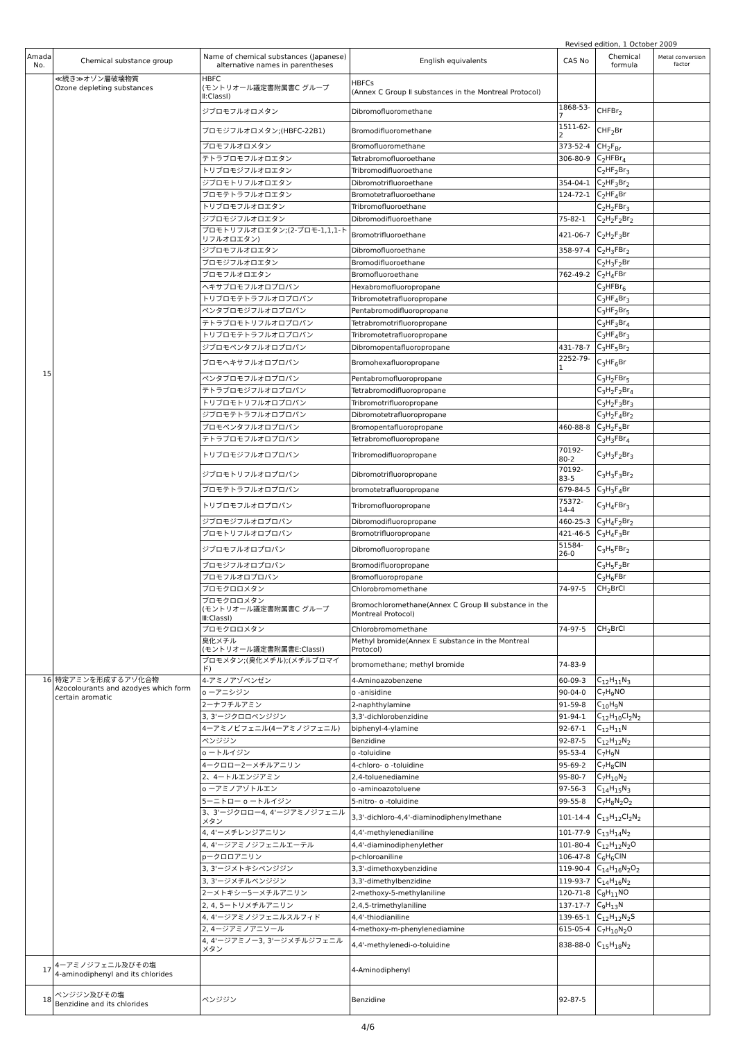Revised edition, 1 October 2009
| Amada No. | Chemical substance group | Name of chemical substances (Japanese) alternative names in parentheses | English equivalents | CAS No | Chemical formula | Metal conversion factor |
| --- | --- | --- | --- | --- | --- | --- |
| 15 | ≪続き≫オゾン層破壊物質 Ozone depleting substances | HBFC (モントリオール議定書附属書C グループⅡ:ClassⅠ) | HBFCs (Annex C Group Ⅱ substances in the Montreal Protocol) | | | |
| | | ジブロモフルオロメタン | Dibromofluoromethane | 1868-53-7 | CHFBr<sub>2</sub> | |
| | | ブロモジフルオロメタン;(HBFC-22B1) | Bromodifluoromethane | 1511-62-2 | CHF<sub>2</sub>Br | |
| | | ブロモフルオロメタン | Bromofluoromethane | 373-52-4 | CH<sub>2</sub>F<sub>Br</sub> | |
| | | テトラブロモフルオロエタン | Tetrabromofluoroethane | 306-80-9 | C<sub>2</sub>HFBr<sub>4</sub> | |
| | | トリブロモジフルオロエタン | Tribromodifluoroethane | | C<sub>2</sub>HF<sub>2</sub>Br<sub>3</sub> | |
| | | ジブロモトリフルオロエタン | Dibromotrifluoroethane | 354-04-1 | C<sub>2</sub>HF<sub>3</sub>Br<sub>2</sub> | |
| | | ブロモテトラフルオロエタン | Bromotetrafluoroethane | 124-72-1 | C<sub>2</sub>HF<sub>4</sub>Br | |
| | | トリブロモフルオロエタン | Tribromofluoroethane | | C<sub>2</sub>H<sub>2</sub>FBr<sub>3</sub> | |
| | | ジブロモジフルオロエタン | Dibromodifluoroethane | 75-82-1 | C<sub>2</sub>H<sub>2</sub>F<sub>2</sub>Br<sub>2</sub> | |
| | | ブロモトリフルオロエタン;(2-ブロモ-1,1,1-トリフルオロエタン) | Bromotrifluoroethane | 421-06-7 | C<sub>2</sub>H<sub>2</sub>F<sub>3</sub>Br | |
| | | ジブロモフルオロエタン | Dibromofluoroethane | 358-97-4 | C<sub>2</sub>H<sub>3</sub>FBr<sub>2</sub> | |
| | | ブロモジフルオロエタン | Bromodifluoroethane | | C<sub>2</sub>H<sub>3</sub>F<sub>2</sub>Br | |
| | | ブロモフルオロエタン | Bromofluoroethane | 762-49-2 | C<sub>2</sub>H<sub>4</sub>FBr | |
| | | ヘキサブロモフルオロプロパン | Hexabromofluoropropane | | C<sub>3</sub>HFBr<sub>6</sub> | |
| | | トリブロモテトラフルオロプロパン | Tribromotetrafluoropropane | | C<sub>3</sub>HF<sub>4</sub>Br<sub>3</sub> | |
| | | ペンタブロモジフルオロプロパン | Pentabromodifluoropropane | | C<sub>3</sub>HF<sub>2</sub>Br<sub>5</sub> | |
| | | テトラブロモトリフルオロプロパン | Tetrabromotrifluoropropane | | C<sub>3</sub>HF<sub>3</sub>Br<sub>4</sub> | |
| | | トリブロモテトラフルオロプロパン | Tribromotetrafluoropropane | | C<sub>3</sub>HF<sub>4</sub>Br<sub>3</sub> | |
| | | ジブロモペンタフルオロプロパン | Dibromopentafluoropropane | 431-78-7 | C<sub>3</sub>HF<sub>5</sub>Br<sub>2</sub> | |
| | | ブロモヘキサフルオロプロパン | Bromohexafluoropropane | 2252-79-1 | C<sub>3</sub>HF<sub>6</sub>Br | |
| | | ペンタブロモフルオロプロパン | Pentabromofluoropropane | | C<sub>3</sub>H<sub>2</sub>FBr<sub>5</sub> | |
| | | テトラブロモジフルオロプロパン | Tetrabromodifluoropropane | | C<sub>3</sub>H<sub>2</sub>F<sub>2</sub>Br<sub>4</sub> | |
| | | トリブロモトリフルオロプロパン | Tribromotrifluoropropane | | C<sub>3</sub>H<sub>2</sub>F<sub>3</sub>Br<sub>3</sub> | |
| | | ジブロモテトラフルオロプロパン | Dibromotetrafluoropropane | | C<sub>3</sub>H<sub>2</sub>F<sub>4</sub>Br<sub>2</sub> | |
| | | ブロモペンタフルオロプロパン | Bromopentafluoropropane | 460-88-8 | C<sub>3</sub>H<sub>2</sub>F<sub>5</sub>Br | |
| | | テトラブロモフルオロプロパン | Tetrabromofluoropropane | | C<sub>3</sub>H<sub>3</sub>FBr<sub>4</sub> | |
| | | トリブロモジフルオロプロパン | Tribromodifluoropropane | 70192-80-2 | C<sub>3</sub>H<sub>3</sub>F<sub>2</sub>Br<sub>3</sub> | |
| | | ジブロモトリフルオロプロパン | Dibromotrifluoropropane | 70192-83-5 | C<sub>3</sub>H<sub>3</sub>F<sub>3</sub>Br<sub>2</sub> | |
| | | ブロモテトラフルオロプロパン | bromotetrafluoropropane | 679-84-5 | C<sub>3</sub>H<sub>3</sub>F<sub>4</sub>Br | |
| | | トリブロモフルオロプロパン | Tribromofluoropropane | 75372-14-4 | C<sub>3</sub>H<sub>4</sub>FBr<sub>3</sub> | |
| | | ジブロモジフルオロプロパン | Dibromodifluoropropane | 460-25-3 | C<sub>3</sub>H<sub>4</sub>F<sub>2</sub>Br<sub>2</sub> | |
| | | ブロモトリフルオロプロパン | Bromotrifluoropropane | 421-46-5 | C<sub>3</sub>H<sub>4</sub>F<sub>3</sub>Br | |
| | | ジブロモフルオロプロパン | Dibromofluoropropane | 51584-26-0 | C<sub>3</sub>H<sub>5</sub>FBr<sub>2</sub> | |
| | | ブロモジフルオロプロパン | Bromodifluoropropane | | C<sub>3</sub>H<sub>5</sub>F<sub>2</sub>Br | |
| | | ブロモフルオロプロパン | Bromofluoropropane | | C<sub>3</sub>H<sub>6</sub>FBr | |
| | | ブロモクロロメタン | Chlorobromomethane | 74-97-5 | CH<sub>2</sub>BrCl | |
| | | ブロモクロロメタン (モントリオール議定書附属書C グループⅢ:ClassⅠ) | Bromochloromethane(Annex C Group Ⅲ substance in the Montreal Protocol) | | | |
| | | ブロモクロロメタン | Chlorobromomethane | 74-97-5 | CH<sub>2</sub>BrCl | |
| | | 臭化メチル (モントリオール議定書附属書E:ClassⅠ) | Methyl bromide(Annex E substance in the Montreal Protocol) | | | |
| | | ブロモメタン;(臭化メチル);(メチルブロマイド) | bromomethane; methyl bromide | 74-83-9 | | |
| 16 | 特定アミンを形成するアゾ化合物 Azocolourants and azodyes which form certain aromatic | 4-アミノアゾベンゼン | 4-Aminoazobenzene | 60-09-3 | C<sub>12</sub>H<sub>11</sub>N<sub>3</sub> | |
| | | o ーアニシジン | o -anisidine | 90-04-0 | C<sub>7</sub>H<sub>9</sub>NO | |
| | | 2ーナフチルアミン | 2-naphthylamine | 91-59-8 | C<sub>10</sub>H<sub>9</sub>N | |
| | | 3, 3'ージクロロベンジジン | 3,3'-dichlorobenzidine | 91-94-1 | C<sub>12</sub>H<sub>10</sub>Cl<sub>2</sub>N<sub>2</sub> | |
| | | 4ーアミノビフェニル(4ーアミノジフェニル) | biphenyl-4-ylamine | 92-67-1 | C<sub>12</sub>H<sub>11</sub>N | |
| | | ベンジジン | Benzidine | 92-87-5 | C<sub>12</sub>H<sub>12</sub>N<sub>2</sub> | |
| | | o ートルイジン | o -toluidine | 95-53-4 | C<sub>7</sub>H<sub>9</sub>N | |
| | | 4ークロロー2ーメチルアニリン | 4-chloro- o -toluidine | 95-69-2 | C<sub>7</sub>H<sub>8</sub>ClN | |
| | | 2、4ートルエンジアミン | 2,4-toluenediamine | 95-80-7 | C<sub>7</sub>H<sub>10</sub>N<sub>2</sub> | |
| | | o ーアミノアゾトルエン | o -aminoazotoluene | 97-56-3 | C<sub>14</sub>H<sub>15</sub>N<sub>3</sub> | |
| | | 5ーニトロー o ートルイジン | 5-nitro- o -toluidine | 99-55-8 | C<sub>7</sub>H<sub>8</sub>N<sub>2</sub>O<sub>2</sub> | |
| | | 3、3'ージクロロー4, 4'ージアミノジフェニルメタン | 3,3'-dichloro-4,4'-diaminodiphenylmethane | 101-14-4 | C<sub>13</sub>H<sub>12</sub>Cl<sub>2</sub>N<sub>2</sub> | |
| | | 4, 4'ーメチレンジアニリン | 4,4'-methylenedianiline | 101-77-9 | C<sub>13</sub>H<sub>14</sub>N<sub>2</sub> | |
| | | 4, 4'ージアミノジフェニルエーテル | 4,4'-diaminodiphenylether | 101-80-4 | C<sub>12</sub>H<sub>12</sub>N<sub>2</sub>O | |
| | | pークロロアニリン | p-chloroaniline | 106-47-8 | C<sub>6</sub>H<sub>6</sub>ClN | |
| | | 3, 3'ージメトキシベンジジン | 3,3'-dimethoxybenzidine | 119-90-4 | C<sub>14</sub>H<sub>16</sub>N<sub>2</sub>O<sub>2</sub> | |
| | | 3, 3'ージメチルベンジジン | 3,3'-dimethylbenzidine | 119-93-7 | C<sub>14</sub>H<sub>16</sub>N<sub>2</sub> | |
| | | 2ーメトキシー5ーメチルアニリン | 2-methoxy-5-methylaniline | 120-71-8 | C<sub>8</sub>H<sub>11</sub>NO | |
| | | 2, 4, 5ートリメチルアニリン | 2,4,5-trimethylaniline | 137-17-7 | C<sub>9</sub>H<sub>13</sub>N | |
| | | 4, 4'ージアミノジフェニルスルフィド | 4,4'-thiodianiline | 139-65-1 | C<sub>12</sub>H<sub>12</sub>N<sub>2</sub>S | |
| | | 2, 4ージアミノアニソール | 4-methoxy-m-phenylenediamine | 615-05-4 | C<sub>7</sub>H<sub>10</sub>N<sub>2</sub>O | |
| | | 4, 4'ージアミノー3, 3'ージメチルジフェニルメタン | 4,4'-methylenedi-o-toluidine | 838-88-0 | C<sub>15</sub>H<sub>18</sub>N<sub>2</sub> | |
| 17 | 4ーアミノジフェニル及びその塩 4-aminodiphenyl and its chlorides | | 4-Aminodiphenyl | | | |
| 18 | ベンジジン及びその塩 Benzidine and its chlorides | ベンジジン | Benzidine | 92-87-5 | | |
4/6